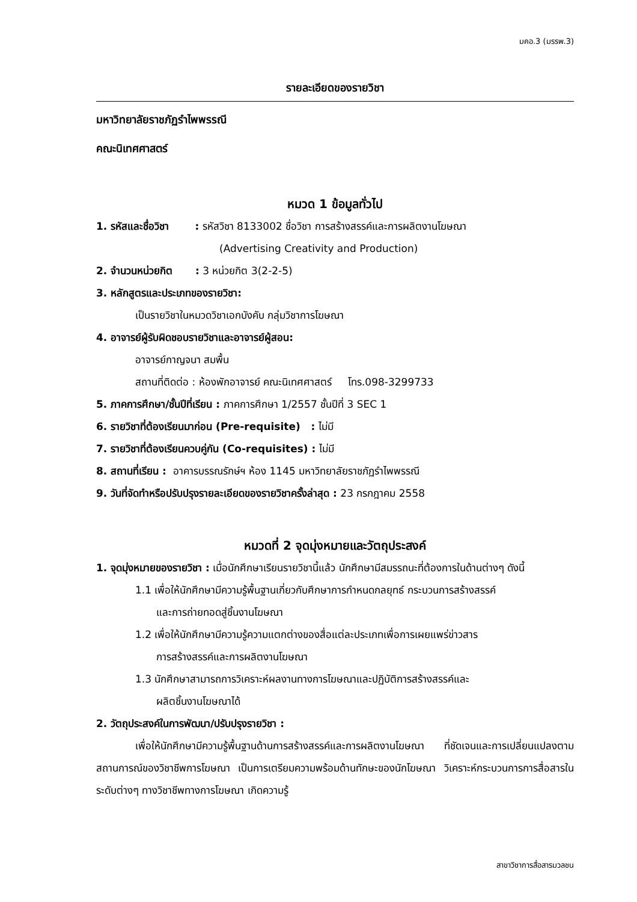มคอ.3 (มรรพ.3)
รายละเอียดของรายวิชา
มหาวิทยาลัยราชภัฏรำไพพรรณี
คณะนิเทศศาสตร์
หมวด 1 ข้อมูลทั่วไป
1. รหัสและชื่อวิชา : รหัสวิชา 8133002 ชื่อวิชา การสร้างสรรค์และการผลิตงานโฆษณา
(Advertising Creativity and Production)
2. จำนวนหน่วยกิต : 3 หน่วยกิต 3(2-2-5)
3. หลักสูตรและประเภทของรายวิชา:
เป็นรายวิชาในหมวดวิชาเอกบังคับ กลุ่มวิชาการโฆษณา
4. อาจารย์ผู้รับผิดชอบรายวิชาและอาจารย์ผู้สอน:
อาจารย์กาญจนา สมพื้น
สถานที่ติดต่อ : ห้องพักอาจารย์ คณะนิเทศศาสตร์ โทร.098-3299733
5. ภาคการศึกษา/ชั้นปีที่เรียน : ภาคการศึกษา 1/2557 ชั้นปีที่ 3 SEC 1
6. รายวิชาที่ต้องเรียนมาก่อน (Pre-requisite) : ไม่มี
7. รายวิชาที่ต้องเรียนควบคู่กัน (Co-requisites) : ไม่มี
8. สถานที่เรียน : อาคารบรรณรักษ์ฯ ห้อง 1145 มหาวิทยาลัยราชภัฏรำไพพรรณี
9. วันที่จัดทำหรือปรับปรุงรายละเอียดของรายวิชาครั้งล่าสุด : 23 กรกฎาคม 2558
หมวดที่ 2 จุดมุ่งหมายและวัตถุประสงค์
1. จุดมุ่งหมายของรายวิชา : เมื่อนักศึกษาเรียนรายวิชานี้แล้ว นักศึกษามีสมรรถนะที่ต้องการในด้านต่างๆ ดังนี้
1.1 เพื่อให้นักศึกษามีความรู้พื้นฐานเกี่ยวกับศึกษาการกำหนดกลยุทธ์ กระบวนการสร้างสรรค์
และการถ่ายทอดสู่ชิ้นงานโฆษณา
1.2 เพื่อให้นักศึกษามีความรู้ความแตกต่างของสื่อแต่ละประเภทเพื่อการเผยแพร่ข่าวสาร
การสร้างสรรค์และการผลิตงานโฆษณา
1.3 นักศึกษาสามารถการวิเคราะห์ผลงานทางการโฆษณาและปฏิบัติการสร้างสรรค์และ
ผลิตชิ้นงานโฆษณาได้
2. วัตถุประสงค์ในการพัฒนา/ปรับปรุงรายวิชา :
เพื่อให้นักศึกษามีความรู้พื้นฐานด้านการสร้างสรรค์และการผลิตงานโฆษณา ที่ชัดเจนและการเปลี่ยนแปลงตามสถานการณ์ของวิชาชีพการโฆษณา เป็นการเตรียมความพร้อมด้านทักษะของนักโฆษณา วิเคราะห์กระบวนการการสื่อสารในระดับต่างๆ ทางวิชาชีพทางการโฆษณา เกิดความรู้
สาขาวิชาการสื่อสารมวลชน